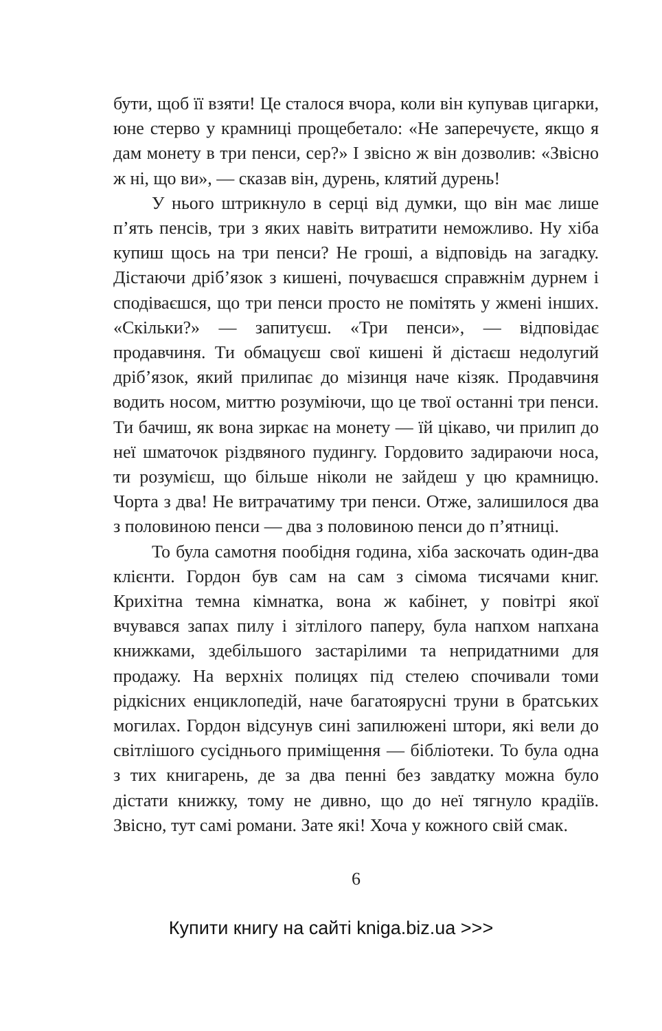бути, щоб її взяти! Це сталося вчора, коли він купував цигарки, юне стерво у крамниці прощебетало: «Не заперечуєте, якщо я дам монету в три пенси, сер?» І звісно ж він дозволив: «Звісно ж ні, що ви», — сказав він, дурень, клятий дурень!
У нього штрикнуло в серці від думки, що він має лише п’ять пенсів, три з яких навіть витратити неможливо. Ну хіба купиш щось на три пенси? Не гроші, а відповідь на загадку. Дістаючи дріб’язок з кишені, почуваєшся справжнім дурнем і сподіваєшся, що три пенси просто не помітять у жмені інших. «Скільки?» — запитуєш. «Три пенси», — відповідає продавчиня. Ти обмацуєш свої кишені й дістаєш недолугий дріб’язок, який прилипає до мізинця наче кізяк. Продавчиня водить носом, миттю розуміючи, що це твої останні три пенси. Ти бачиш, як вона зиркає на монету — їй цікаво, чи прилип до неї шматочок різдвяного пудингу. Гордовито задираючи носа, ти розумієш, що більше ніколи не зайдеш у цю крамницю. Чорта з два! Не витрачатиму три пенси. Отже, залишилося два з половиною пенси — два з половиною пенси до п’ятниці.
То була самотня пообідня година, хіба заскочать один-два клієнти. Гордон був сам на сам з сімома тисячами книг. Крихітна темна кімнатка, вона ж кабінет, у повітрі якої вчувався запах пилу і зітлілого паперу, була напхом напхана книжками, здебільшого застарілими та непридатними для продажу. На верхніх полицях під стелею спочивали томи рідкісних енциклопедій, наче багатоярусні труни в братських могилах. Гордон відсунув сині запилюжені штори, які вели до світлішого сусіднього приміщення — бібліотеки. То була одна з тих книгарень, де за два пенні без завдатку можна було дістати книжку, тому не дивно, що до неї тягнуло крадіїв. Звісно, тут самі романи. Зате які! Хоча у кожного свій смак.
6
Купити книгу на сайті kniga.biz.ua >>>